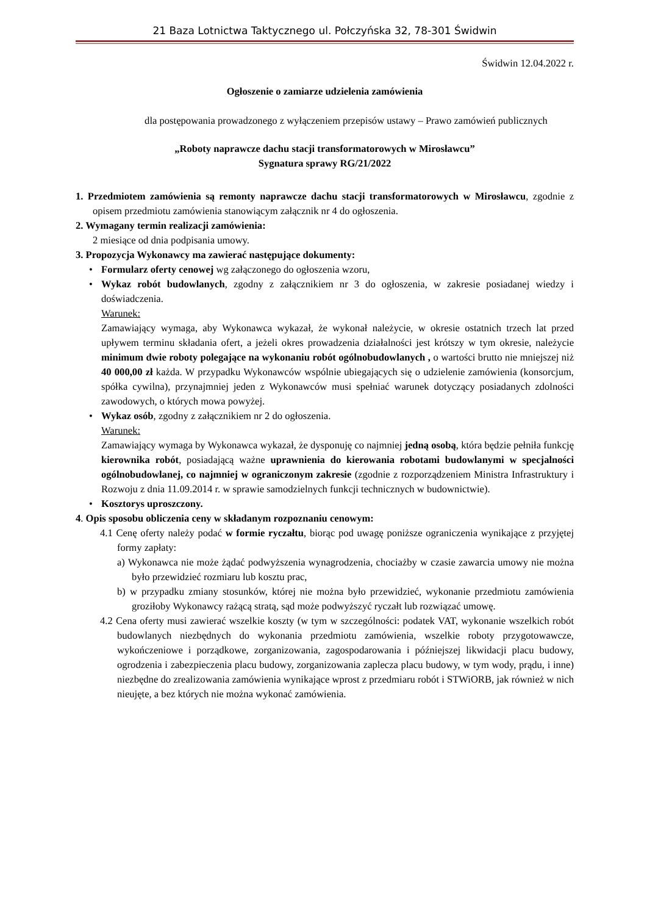21 Baza Lotnictwa Taktycznego ul. Połczyńska 32, 78-301 Świdwin
Świdwin 12.04.2022 r.
Ogłoszenie o zamiarze udzielenia zamówienia
dla postępowania prowadzonego z wyłączeniem przepisów ustawy – Prawo zamówień publicznych
„Roboty naprawcze dachu stacji transformatorowych w Mirosławcu”
Sygnatura sprawy RG/21/2022
1. Przedmiotem zamówienia są remonty naprawcze dachu stacji transformatorowych w Mirosławcu, zgodnie z opisem przedmiotu zamówienia stanowiącym załącznik nr 4 do ogłoszenia.
2. Wymagany termin realizacji zamówienia:
2 miesiące od dnia podpisania umowy.
3. Propozycja Wykonawcy ma zawierać następujące dokumenty:
• Formularz oferty cenowej wg załączonego do ogłoszenia wzoru,
• Wykaz robót budowlanych, zgodny z załącznikiem nr 3 do ogłoszenia, w zakresie posiadanej wiedzy i doświadczenia.
Warunek:
Zamawiający wymaga, aby Wykonawca wykazał, że wykonał należycie, w okresie ostatnich trzech lat przed upływem terminu składania ofert, a jeżeli okres prowadzenia działalności jest krótszy w tym okresie, należycie minimum dwie roboty polegające na wykonaniu robót ogólnobudowlanych , o wartości brutto nie mniejszej niż 40 000,00 zł każda. W przypadku Wykonawców wspólnie ubiegających się o udzielenie zamówienia (konsorcjum, spółka cywilna), przynajmniej jeden z Wykonawców musi spełniać warunek dotyczący posiadanych zdolności zawodowych, o których mowa powyżej.
• Wykaz osób, zgodny z załącznikiem nr 2 do ogłoszenia.
Warunek:
Zamawiający wymaga by Wykonawca wykazał, że dysponuję co najmniej jedną osobą, która będzie pełniła funkcję kierownika robót, posiadającą ważne uprawnienia do kierowania robotami budowlanymi w specjalności ogólnobudowlanej, co najmniej w ograniczonym zakresie (zgodnie z rozporządzeniem Ministra Infrastruktury i Rozwoju z dnia 11.09.2014 r. w sprawie samodzielnych funkcji technicznych w budownictwie).
• Kosztorys uproszczony.
4. Opis sposobu obliczenia ceny w składanym rozpoznaniu cenowym:
4.1 Cenę oferty należy podać w formie ryczałtu, biorąc pod uwagę poniższe ograniczenia wynikające z przyjętej formy zapłaty:
a) Wykonawca nie może żądać podwyższenia wynagrodzenia, chociażby w czasie zawarcia umowy nie można było przewidzieć rozmiaru lub kosztu prac,
b) w przypadku zmiany stosunków, której nie można było przewidzieć, wykonanie przedmiotu zamówienia groziłoby Wykonawcy rażącą stratą, sąd może podwyższyć ryczałt lub rozwiązać umowę.
4.2 Cena oferty musi zawierać wszelkie koszty (w tym w szczególności: podatek VAT, wykonanie wszelkich robót budowlanych niezbędnych do wykonania przedmiotu zamówienia, wszelkie roboty przygotowawcze, wykończeniowe i porządkowe, zorganizowania, zagospodarowania i późniejszej likwidacji placu budowy, ogrodzenia i zabezpieczenia placu budowy, zorganizowania zaplecza placu budowy, w tym wody, prądu, i inne) niezbędne do zrealizowania zamówienia wynikające wprost z przedmiaru robót i STWiORB, jak również w nich nieujęte, a bez których nie można wykonać zamówienia.